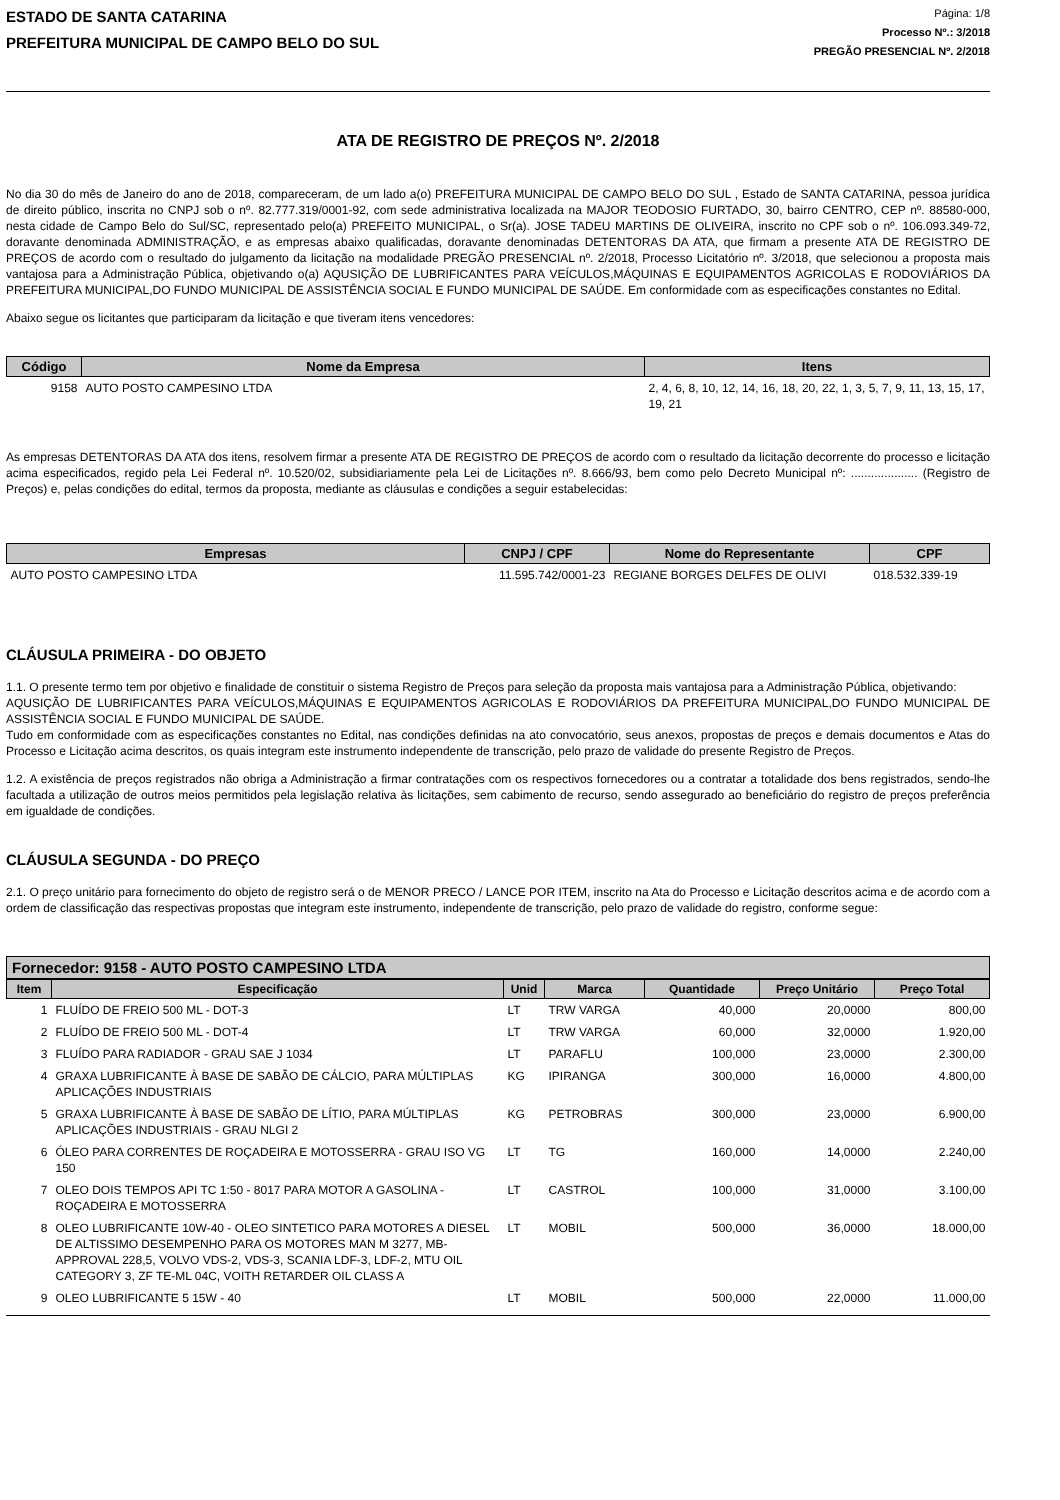ESTADO DE SANTA CATARINA
PREFEITURA MUNICIPAL DE CAMPO BELO DO SUL
Página: 1/8
Processo Nº.: 3/2018
PREGÃO PRESENCIAL Nº. 2/2018
ATA DE REGISTRO DE PREÇOS Nº. 2/2018
No dia 30 do mês de Janeiro do ano de 2018, compareceram, de um lado a(o) PREFEITURA MUNICIPAL DE CAMPO BELO DO SUL , Estado de SANTA CATARINA, pessoa jurídica de direito público, inscrita no CNPJ sob o nº. 82.777.319/0001-92, com sede administrativa localizada na MAJOR TEODOSIO FURTADO, 30, bairro CENTRO, CEP nº. 88580-000, nesta cidade de Campo Belo do Sul/SC, representado pelo(a) PREFEITO MUNICIPAL, o Sr(a). JOSE TADEU MARTINS DE OLIVEIRA, inscrito no CPF sob o nº. 106.093.349-72, doravante denominada ADMINISTRAÇÃO, e as empresas abaixo qualificadas, doravante denominadas DETENTORAS DA ATA, que firmam a presente ATA DE REGISTRO DE PREÇOS de acordo com o resultado do julgamento da licitação na modalidade PREGÃO PRESENCIAL nº. 2/2018, Processo Licitatório nº. 3/2018, que selecionou a proposta mais vantajosa para a Administração Pública, objetivando o(a) AQUSIÇÃO DE LUBRIFICANTES PARA VEÍCULOS,MÁQUINAS E EQUIPAMENTOS AGRICOLAS E RODOVIÁRIOS DA PREFEITURA MUNICIPAL,DO FUNDO MUNICIPAL DE ASSISTÊNCIA SOCIAL E FUNDO MUNICIPAL DE SAÚDE. Em conformidade com as especificações constantes no Edital.
Abaixo segue os licitantes que participaram da licitação e que tiveram itens vencedores:
| Código | Nome da Empresa | Itens |
| --- | --- | --- |
| 9158 | AUTO POSTO CAMPESINO LTDA | 2, 4, 6, 8, 10, 12, 14, 16, 18, 20, 22, 1, 3, 5, 7, 9, 11, 13, 15, 17, 19, 21 |
As empresas DETENTORAS DA ATA dos itens, resolvem firmar a presente ATA DE REGISTRO DE PREÇOS de acordo com o resultado da licitação decorrente do processo e licitação acima especificados, regido pela Lei Federal nº. 10.520/02, subsidiariamente pela Lei de Licitações nº. 8.666/93, bem como pelo Decreto Municipal nº: .................... (Registro de Preços) e, pelas condições do edital, termos da proposta, mediante as cláusulas e condições a seguir estabelecidas:
| Empresas | CNPJ / CPF | Nome do Representante | CPF |
| --- | --- | --- | --- |
| AUTO POSTO CAMPESINO LTDA | 11.595.742/0001-23 | REGIANE BORGES DELFES DE OLIVI | 018.532.339-19 |
CLÁUSULA PRIMEIRA - DO OBJETO
1.1. O presente termo tem por objetivo e finalidade de constituir o sistema Registro de Preços para seleção da proposta mais vantajosa para a Administração Pública, objetivando:
AQUSIÇÃO DE LUBRIFICANTES PARA VEÍCULOS,MÁQUINAS E EQUIPAMENTOS AGRICOLAS E RODOVIÁRIOS DA PREFEITURA MUNICIPAL,DO FUNDO MUNICIPAL DE ASSISTÊNCIA SOCIAL E FUNDO MUNICIPAL DE SAÚDE.
Tudo em conformidade com as especificações constantes no Edital, nas condições definidas na ato convocatório, seus anexos, propostas de preços e demais documentos e Atas do Processo e Licitação acima descritos, os quais integram este instrumento independente de transcrição, pelo prazo de validade do presente Registro de Preços.
1.2. A existência de preços registrados não obriga a Administração a firmar contratações com os respectivos fornecedores ou a contratar a totalidade dos bens registrados, sendo-lhe facultada a utilização de outros meios permitidos pela legislação relativa às licitações, sem cabimento de recurso, sendo assegurado ao beneficiário do registro de preços preferência em igualdade de condições.
CLÁUSULA SEGUNDA - DO PREÇO
2.1. O preço unitário para fornecimento do objeto de registro será o de MENOR PRECO / LANCE POR ITEM, inscrito na Ata do Processo e Licitação descritos acima e de acordo com a ordem de classificação das respectivas propostas que integram este instrumento, independente de transcrição, pelo prazo de validade do registro, conforme segue:
Fornecedor: 9158 - AUTO POSTO CAMPESINO LTDA
| Item | Especificação | Unid | Marca | Quantidade | Preço Unitário | Preço Total |
| --- | --- | --- | --- | --- | --- | --- |
| 1 | FLUÍDO DE FREIO 500 ML - DOT-3 | LT | TRW VARGA | 40,000 | 20,0000 | 800,00 |
| 2 | FLUÍDO DE FREIO 500 ML - DOT-4 | LT | TRW VARGA | 60,000 | 32,0000 | 1.920,00 |
| 3 | FLUÍDO PARA RADIADOR - GRAU SAE J 1034 | LT | PARAFLU | 100,000 | 23,0000 | 2.300,00 |
| 4 | GRAXA LUBRIFICANTE À BASE DE SABÃO DE CÁLCIO, PARA MÚLTIPLAS APLICAÇÕES INDUSTRIAIS | KG | IPIRANGA | 300,000 | 16,0000 | 4.800,00 |
| 5 | GRAXA LUBRIFICANTE À BASE DE SABÃO DE LÍTIO, PARA MÚLTIPLAS APLICAÇÕES INDUSTRIAIS - GRAU NLGI 2 | KG | PETROBRAS | 300,000 | 23,0000 | 6.900,00 |
| 6 | ÓLEO PARA CORRENTES DE ROÇADEIRA E MOTOSSERRA - GRAU ISO VG 150 | LT | TG | 160,000 | 14,0000 | 2.240,00 |
| 7 | OLEO DOIS TEMPOS API TC 1:50 - 8017 PARA MOTOR A GASOLINA - ROÇADEIRA E MOTOSSERRA | LT | CASTROL | 100,000 | 31,0000 | 3.100,00 |
| 8 | OLEO LUBRIFICANTE 10W-40 - OLEO SINTETICO PARA MOTORES A DIESEL DE ALTISSIMO DESEMPENHO PARA OS MOTORES MAN M 3277, MB-APPROVAL 228,5, VOLVO VDS-2, VDS-3, SCANIA LDF-3, LDF-2, MTU OIL CATEGORY 3, ZF TE-ML 04C, VOITH RETARDER OIL CLASS A | LT | MOBIL | 500,000 | 36,0000 | 18.000,00 |
| 9 | OLEO LUBRIFICANTE 5 15W - 40 | LT | MOBIL | 500,000 | 22,0000 | 11.000,00 |